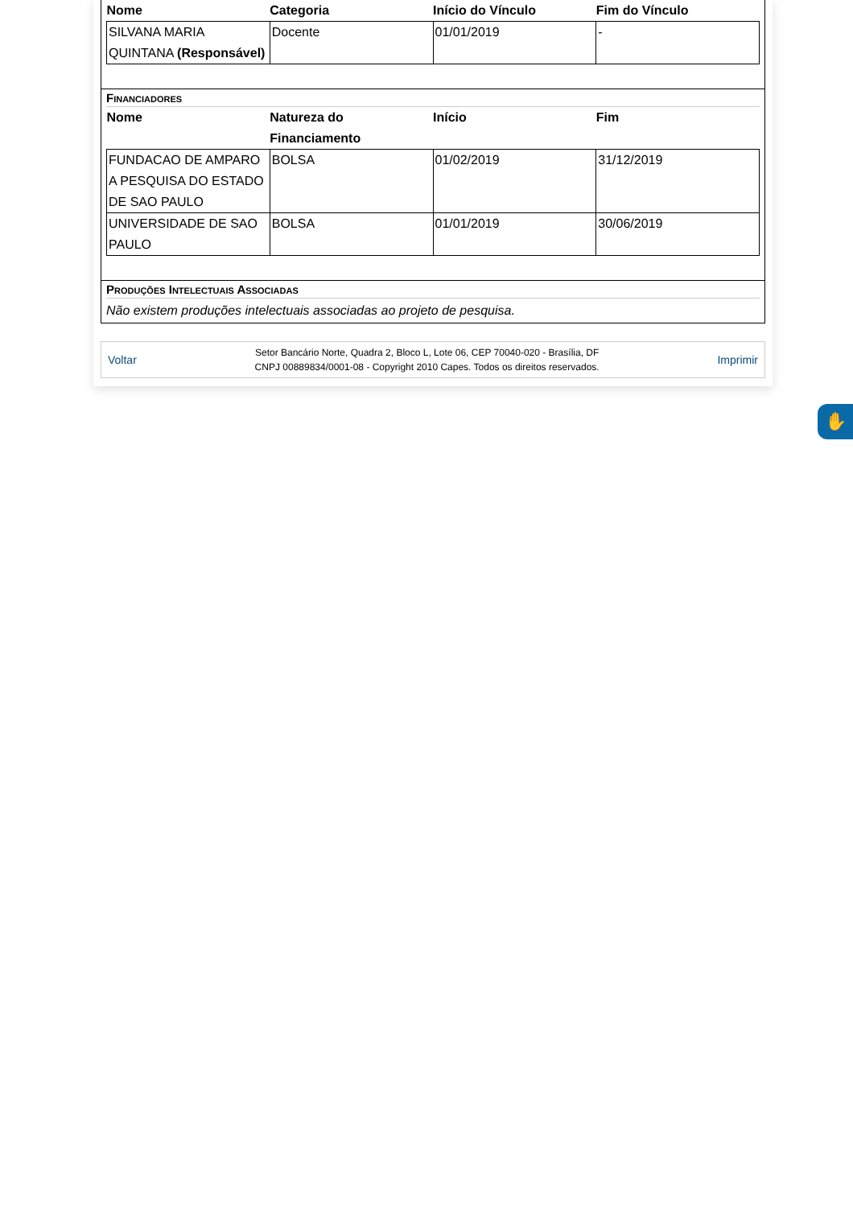| Nome | Categoria | Início do Vínculo | Fim do Vínculo |
| --- | --- | --- | --- |
| SILVANA MARIA QUINTANA (Responsável) | Docente | 01/01/2019 | - |
Financiadores
| Nome | Natureza do Financiamento | Início | Fim |
| --- | --- | --- | --- |
| FUNDACAO DE AMPARO A PESQUISA DO ESTADO DE SAO PAULO | BOLSA | 01/02/2019 | 31/12/2019 |
| UNIVERSIDADE DE SAO PAULO | BOLSA | 01/01/2019 | 30/06/2019 |
Produções Intelectuais Associadas
Não existem produções intelectuais associadas ao projeto de pesquisa.
Voltar
Setor Bancário Norte, Quadra 2, Bloco L, Lote 06, CEP 70040-020 - Brasília, DF
CNPJ 00889834/0001-08 - Copyright 2010 Capes. Todos os direitos reservados.
Imprimir
✋